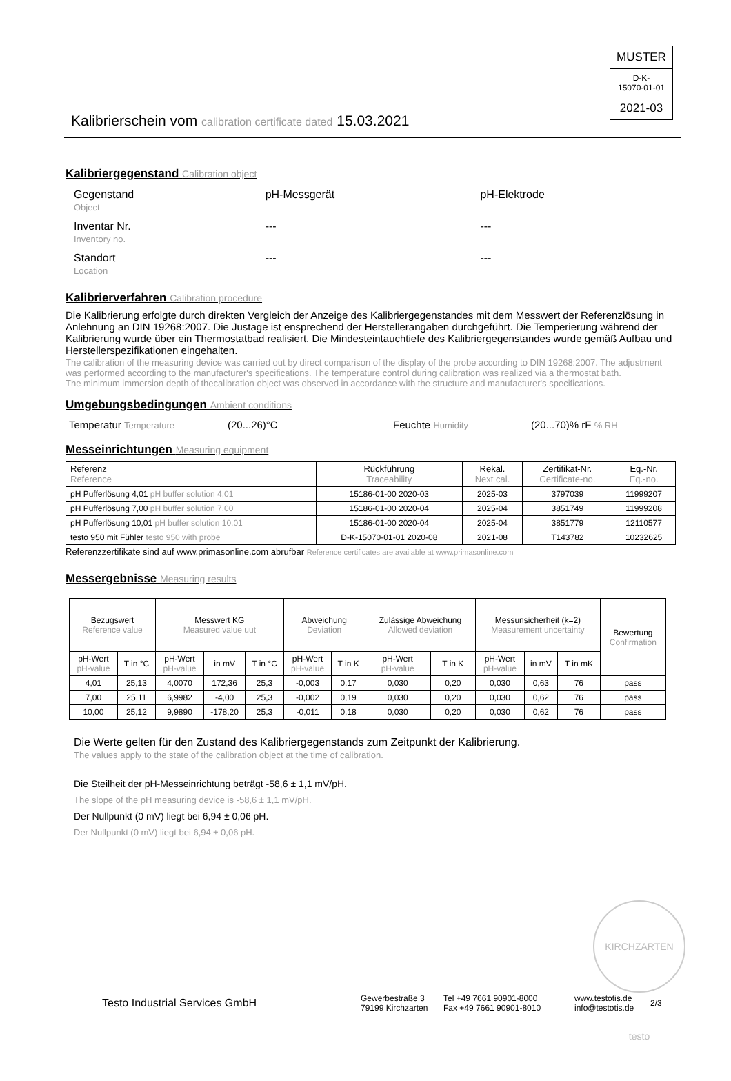MUSTER
D-K-
15070-01-01
2021-03
Kalibrierschein vom calibration certificate dated 15.03.2021
Kalibriergegenstand Calibration object
| Gegenstand Object | pH-Messgerät | pH-Elektrode |
| Inventar Nr. Inventory no. | --- | --- |
| Standort Location | --- | --- |
Kalibrierverfahren Calibration procedure
Die Kalibrierung erfolgte durch direkten Vergleich der Anzeige des Kalibriergegenstandes mit dem Messwert der Referenzlösung in Anlehnung an DIN 19268:2007. Die Justage ist ensprechend der Herstellerangaben durchgeführt. Die Temperierung während der Kalibrierung wurde über ein Thermostatbad realisiert. Die Mindesteintauchtiefe des Kalibriergegenstandes wurde gemäß Aufbau und Herstellerspezifikationen eingehalten.
The calibration of the measuring device was carried out by direct comparison of the display of the probe according to DIN 19268:2007. The adjustment was performed according to the manufacturer's specifications. The temperature control during calibration was realized via a thermostat bath.
The minimum immersion depth of thecalibration object was observed in accordance with the structure and manufacturer's specifications.
Umgebungsbedingungen Ambient conditions
Temperatur Temperature (20...26)°C Feuchte Humidity (20...70)% rF % RH
Messeinrichtungen Measuring equipment
| Referenz Reference | Rückführung Traceability | Rekal. Next cal. | Zertifikat-Nr. Certificate-no. | Eq.-Nr. Eq.-no. |
| pH Pufferlösung 4,01 pH buffer solution 4,01 | 15186-01-00 2020-03 | 2025-03 | 3797039 | 11999207 |
| pH Pufferlösung 7,00 pH buffer solution 7,00 | 15186-01-00 2020-04 | 2025-04 | 3851749 | 11999208 |
| pH Pufferlösung 10,01 pH buffer solution 10,01 | 15186-01-00 2020-04 | 2025-04 | 3851779 | 12110577 |
| testo 950 mit Fühler testo 950 with probe | D-K-15070-01-01 2020-08 | 2021-08 | T143782 | 10232625 |
Referenzzertifikate sind auf www.primasonline.com abrufbar Reference certificates are available at www.primasonline.com
Messergebnisse Measuring results
| Bezugswert Reference value | | Messwert KG Measured value uut | | | Abweichung Deviation | | Zulässige Abweichung Allowed deviation | | Messunsicherheit (k=2) Measurement uncertainty | | | Bewertung Confirmation |
| pH-Wert pH-value | T in °C | pH-Wert pH-value | in mV | T in °C | pH-Wert pH-value | T in K | pH-Wert pH-value | T in K | pH-Wert pH-value | in mV | T in mK | |
| 4,01 | 25,13 | 4,0070 | 172,36 | 25,3 | -0,003 | 0,17 | 0,030 | 0,20 | 0,030 | 0,63 | 76 | pass |
| 7,00 | 25,11 | 6,9982 | -4,00 | 25,3 | -0,002 | 0,19 | 0,030 | 0,20 | 0,030 | 0,62 | 76 | pass |
| 10,00 | 25,12 | 9,9890 | -178,20 | 25,3 | -0,011 | 0,18 | 0,030 | 0,20 | 0,030 | 0,62 | 76 | pass |
Die Werte gelten für den Zustand des Kalibriergegenstands zum Zeitpunkt der Kalibrierung.
The values apply to the state of the calibration object at the time of calibration.
Die Steilheit der pH-Messeinrichtung beträgt -58,6 ± 1,1 mV/pH.
The slope of the pH measuring device is -58,6 ± 1,1 mV/pH.
Der Nullpunkt (0 mV) liegt bei 6,94 ± 0,06 pH.
Der Nullpunkt (0 mV) liegt bei 6,94 ± 0,06 pH.
KIRCHZARTEN testo
Testo Industrial Services GmbH Gewerbestraße 3
79199 Kirchzarten Tel +49 7661 90901-8000
Fax +49 7661 90901-8010 www.testotis.de
info@testotis.de 2/3